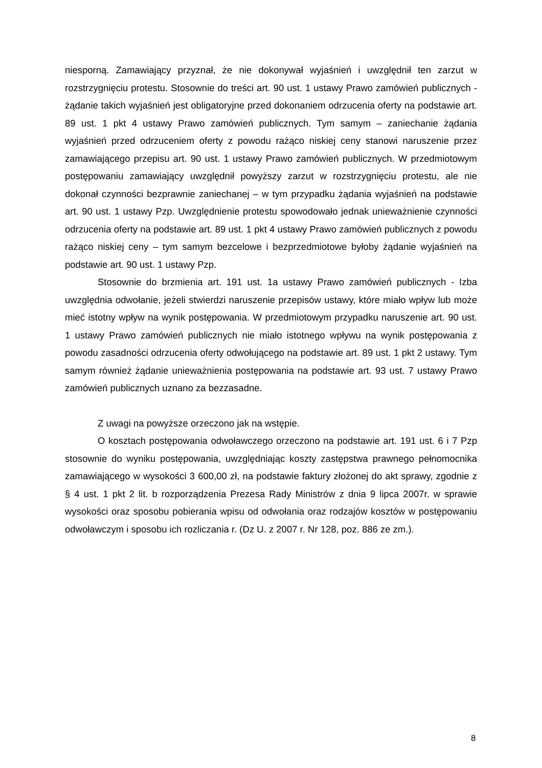niesporną. Zamawiający przyznał, że nie dokonywał wyjaśnień i uwzględnił ten zarzut w rozstrzygnięciu protestu. Stosownie do treści art. 90 ust. 1 ustawy Prawo zamówień publicznych - żądanie takich wyjaśnień jest obligatoryjne przed dokonaniem odrzucenia oferty na podstawie art. 89 ust. 1 pkt 4 ustawy Prawo zamówień publicznych. Tym samym – zaniechanie żądania wyjaśnień przed odrzuceniem oferty z powodu rażąco niskiej ceny stanowi naruszenie przez zamawiającego przepisu art. 90 ust. 1 ustawy Prawo zamówień publicznych. W przedmiotowym postępowaniu zamawiający uwzględnił powyższy zarzut w rozstrzygnięciu protestu, ale nie dokonał czynności bezprawnie zaniechanej – w tym przypadku żądania wyjaśnień na podstawie art. 90 ust. 1 ustawy Pzp. Uwzględnienie protestu spowodowało jednak unieważnienie czynności odrzucenia oferty na podstawie art. 89 ust. 1 pkt 4 ustawy Prawo zamówień publicznych z powodu rażąco niskiej ceny – tym samym bezcelowe i bezprzedmiotowe byłoby żądanie wyjaśnień na podstawie art. 90 ust. 1 ustawy Pzp.
Stosownie do brzmienia art. 191 ust. 1a ustawy Prawo zamówień publicznych - Izba uwzględnia odwołanie, jeżeli stwierdzi naruszenie przepisów ustawy, które miało wpływ lub może mieć istotny wpływ na wynik postępowania. W przedmiotowym przypadku naruszenie art. 90 ust. 1 ustawy Prawo zamówień publicznych nie miało istotnego wpływu na wynik postępowania z powodu zasadności odrzucenia oferty odwołującego na podstawie art. 89 ust. 1 pkt 2 ustawy. Tym samym również żądanie unieważnienia postępowania na podstawie art. 93 ust. 7 ustawy Prawo zamówień publicznych uznano za bezzasadne.
Z uwagi na powyższe orzeczono jak na wstępie.
O kosztach postępowania odwoławczego orzeczono na podstawie art. 191 ust. 6 i 7 Pzp stosownie do wyniku postępowania, uwzględniając koszty zastępstwa prawnego pełnomocnika zamawiającego w wysokości 3 600,00 zł, na podstawie faktury złożonej do akt sprawy, zgodnie z § 4 ust. 1 pkt 2 lit. b rozporządzenia Prezesa Rady Ministrów z dnia 9 lipca 2007r. w sprawie wysokości oraz sposobu pobierania wpisu od odwołania oraz rodzajów kosztów w postępowaniu odwoławczym i sposobu ich rozliczania r. (Dz U. z 2007 r. Nr 128, poz. 886 ze zm.).
8